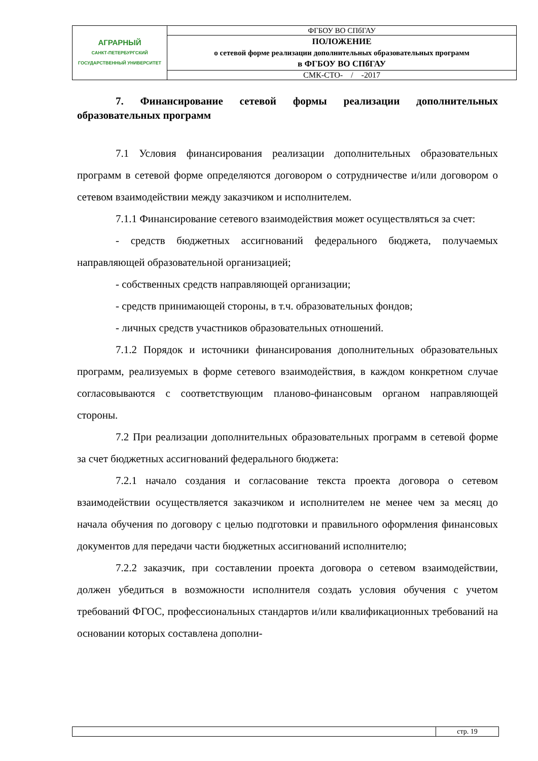| АГРАРНЫЙ САНКТ-ПЕТЕРБУРГСКИЙ ГОСУДАРСТВЕННЫЙ УНИВЕРСИТЕТ | ФГБОУ ВО СПбГАУ |
| | ПОЛОЖЕНИЕ о сетевой форме реализации дополнительных образовательных программ в ФГБОУ ВО СПбГАУ |
| | СМК-СТО- / -2017 |
7. Финансирование сетевой формы реализации дополнительных образовательных программ
7.1 Условия финансирования реализации дополнительных образовательных программ в сетевой форме определяются договором о сотрудничестве и/или договором о сетевом взаимодействии между заказчиком и исполнителем.
7.1.1 Финансирование сетевого взаимодействия может осуществляться за счет:
- средств бюджетных ассигнований федерального бюджета, получаемых направляющей образовательной организацией;
- собственных средств направляющей организации;
- средств принимающей стороны, в т.ч. образовательных фондов;
- личных средств участников образовательных отношений.
7.1.2 Порядок и источники финансирования дополнительных образовательных программ, реализуемых в форме сетевого взаимодействия, в каждом конкретном случае согласовываются с соответствующим планово-финансовым органом направляющей стороны.
7.2 При реализации дополнительных образовательных программ в сетевой форме за счет бюджетных ассигнований федерального бюджета:
7.2.1 начало создания и согласование текста проекта договора о сетевом взаимодействии осуществляется заказчиком и исполнителем не менее чем за месяц до начала обучения по договору с целью подготовки и правильного оформления финансовых документов для передачи части бюджетных ассигнований исполнителю;
7.2.2 заказчик, при составлении проекта договора о сетевом взаимодействии, должен убедиться в возможности исполнителя создать условия обучения с учетом требований ФГОС, профессиональных стандартов и/или квалификационных требований на основании которых составлена дополни-
| | стр. 19 |